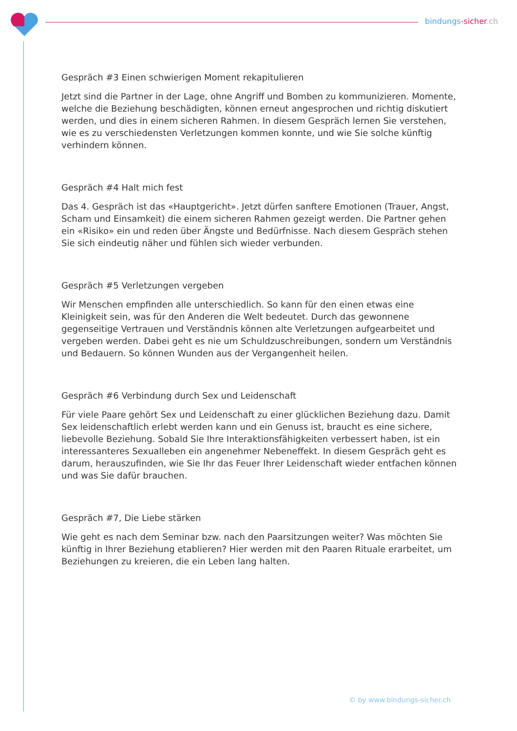bindungs-sicher.ch
Gespräch #3 Einen schwierigen Moment rekapitulieren
Jetzt sind die Partner in der Lage, ohne Angriff und Bomben zu kommunizieren. Momente, welche die Beziehung beschädigten, können erneut angesprochen und richtig diskutiert werden, und dies in einem sicheren Rahmen. In diesem Gespräch lernen Sie verstehen, wie es zu verschiedensten Verletzungen kommen konnte, und wie Sie solche künftig verhindern können.
Gespräch #4 Halt mich fest
Das 4. Gespräch ist das «Hauptgericht». Jetzt dürfen sanftere Emotionen (Trauer, Angst, Scham und Einsamkeit) die einem sicheren Rahmen gezeigt werden. Die Partner gehen ein «Risiko» ein und reden über Ängste und Bedürfnisse. Nach diesem Gespräch stehen Sie sich eindeutig näher und fühlen sich wieder verbunden.
Gespräch #5 Verletzungen vergeben
Wir Menschen empfinden alle unterschiedlich. So kann für den einen etwas eine Kleinigkeit sein, was für den Anderen die Welt bedeutet. Durch das gewonnene gegenseitige Vertrauen und Verständnis können alte Verletzungen aufgearbeitet und vergeben werden. Dabei geht es nie um Schuldzuschreibungen, sondern um Verständnis und Bedauern. So können Wunden aus der Vergangenheit heilen.
Gespräch #6 Verbindung durch Sex und Leidenschaft
Für viele Paare gehört Sex und Leidenschaft zu einer glücklichen Beziehung dazu. Damit Sex leidenschaftlich erlebt werden kann und ein Genuss ist, braucht es eine sichere, liebevolle Beziehung. Sobald Sie Ihre Interaktionsfähigkeiten verbessert haben, ist ein interessanteres Sexualleben ein angenehmer Nebeneffekt. In diesem Gespräch geht es darum, herauszufinden, wie Sie Ihr das Feuer Ihrer Leidenschaft wieder entfachen können und was Sie dafür brauchen.
Gespräch #7, Die Liebe stärken
Wie geht es nach dem Seminar bzw. nach den Paarsitzungen weiter? Was möchten Sie künftig in Ihrer Beziehung etablieren? Hier werden mit den Paaren Rituale erarbeitet, um Beziehungen zu kreieren, die ein Leben lang halten.
© by www.bindungs-sicher.ch